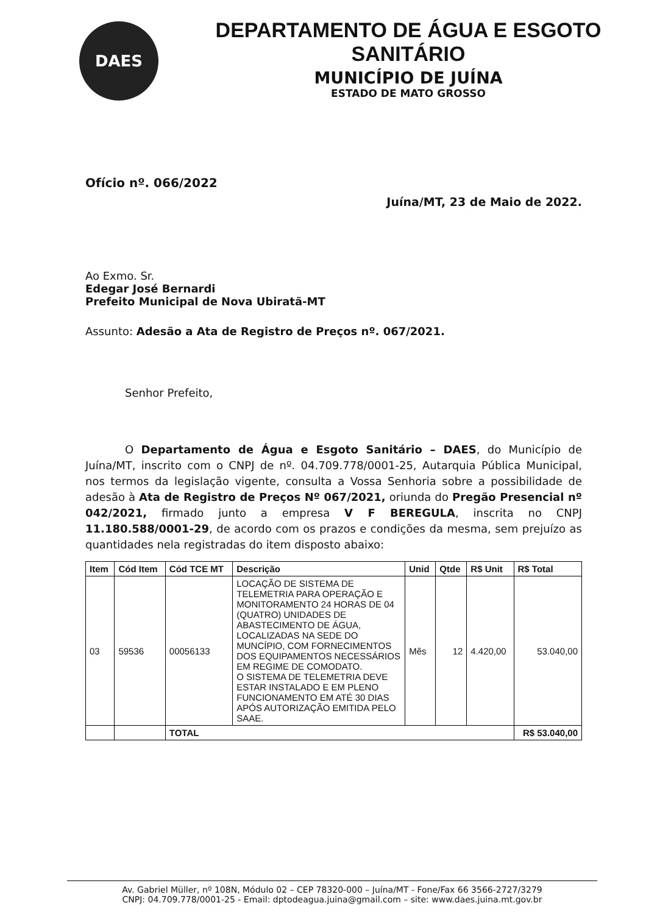DAES
DEPARTAMENTO DE ÁGUA E ESGOTO SANITÁRIO
MUNICÍPIO DE JUÍNA
ESTADO DE MATO GROSSO
Ofício nº. 066/2022
Juína/MT, 23 de Maio de 2022.
Ao Exmo. Sr.
Edegar José Bernardi
Prefeito Municipal de Nova Ubiratã-MT
Assunto: Adesão a Ata de Registro de Preços nº. 067/2021.
Senhor Prefeito,
O Departamento de Água e Esgoto Sanitário – DAES, do Município de Juína/MT, inscrito com o CNPJ de nº. 04.709.778/0001-25, Autarquia Pública Municipal, nos termos da legislação vigente, consulta a Vossa Senhoria sobre a possibilidade de adesão à Ata de Registro de Preços Nº 067/2021, oriunda do Pregão Presencial nº 042/2021, firmado junto a empresa V F BEREGULA, inscrita no CNPJ 11.180.588/0001-29, de acordo com os prazos e condições da mesma, sem prejuízo as quantidades nela registradas do item disposto abaixo:
| Item | Cód Item | Cód TCE MT | Descrição | Unid | Qtde | R$ Unit | R$ Total |
| --- | --- | --- | --- | --- | --- | --- | --- |
| 03 | 59536 | 00056133 | LOCAÇÃO DE SISTEMA DE TELEMETRIA PARA OPERAÇÃO E MONITORAMENTO 24 HORAS DE 04 (QUATRO) UNIDADES DE ABASTECIMENTO DE ÁGUA, LOCALIZADAS NA SEDE DO MUNCÍPIO, COM FORNECIMENTOS DOS EQUIPAMENTOS NECESSÁRIOS EM REGIME DE COMODATO. O SISTEMA DE TELEMETRIA DEVE ESTAR INSTALADO E EM PLENO FUNCIONAMENTO EM ATÉ 30 DIAS APÓS AUTORIZAÇÃO EMITIDA PELO SAAE. | Mês | 12 | 4.420,00 | 53.040,00 |
| | | TOTAL | | | | | R$ 53.040,00 |
Av. Gabriel Müller, nº 108N, Módulo 02 – CEP 78320-000 – Juína/MT - Fone/Fax 66 3566-2727/3279
CNPJ: 04.709.778/0001-25 - Email: dptodeagua.juina@gmail.com – site: www.daes.juina.mt.gov.br